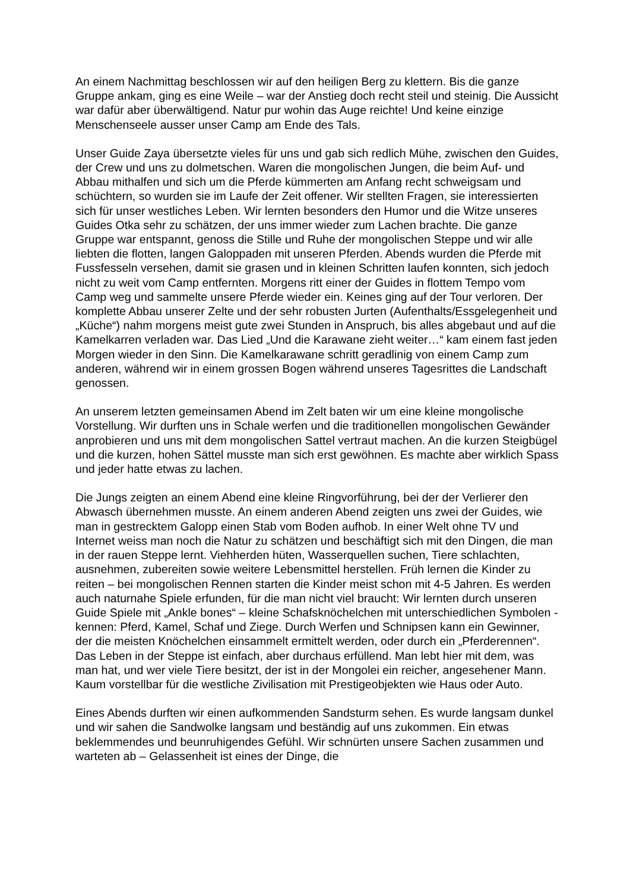An einem Nachmittag beschlossen wir auf den heiligen Berg zu klettern. Bis die ganze Gruppe ankam, ging es eine Weile – war der Anstieg doch recht steil und steinig. Die Aussicht war dafür aber überwältigend. Natur pur wohin das Auge reichte! Und keine einzige Menschenseele ausser unser Camp am Ende des Tals.
Unser Guide Zaya übersetzte vieles für uns und gab sich redlich Mühe, zwischen den Guides, der Crew und uns zu dolmetschen. Waren die mongolischen Jungen, die beim Auf- und Abbau mithalfen und sich um die Pferde kümmerten am Anfang recht schweigsam und schüchtern, so wurden sie im Laufe der Zeit offener. Wir stellten Fragen, sie interessierten sich für unser westliches Leben. Wir lernten besonders den Humor und die Witze unseres Guides Otka sehr zu schätzen, der uns immer wieder zum Lachen brachte. Die ganze Gruppe war entspannt, genoss die Stille und Ruhe der mongolischen Steppe und wir alle liebten die flotten, langen Galoppaden mit unseren Pferden. Abends wurden die Pferde mit Fussfesseln versehen, damit sie grasen und in kleinen Schritten laufen konnten, sich jedoch nicht zu weit vom Camp entfernten. Morgens ritt einer der Guides in flottem Tempo vom Camp weg und sammelte unsere Pferde wieder ein. Keines ging auf der Tour verloren. Der komplette Abbau unserer Zelte und der sehr robusten Jurten (Aufenthalts/Essgelegenheit und „Küche“) nahm morgens meist gute zwei Stunden in Anspruch, bis alles abgebaut und auf die Kamelkarren verladen war. Das Lied „Und die Karawane zieht weiter…“ kam einem fast jeden Morgen wieder in den Sinn. Die Kamelkarawane schritt geradlinig von einem Camp zum anderen, während wir in einem grossen Bogen während unseres Tagesrittes die Landschaft genossen.
An unserem letzten gemeinsamen Abend im Zelt baten wir um eine kleine mongolische Vorstellung. Wir durften uns in Schale werfen und die traditionellen mongolischen Gewänder anprobieren und uns mit dem mongolischen Sattel vertraut machen. An die kurzen Steigbügel und die kurzen, hohen Sättel musste man sich erst gewöhnen. Es machte aber wirklich Spass und jeder hatte etwas zu lachen.
Die Jungs zeigten an einem Abend eine kleine Ringvorführung, bei der der Verlierer den Abwasch übernehmen musste. An einem anderen Abend zeigten uns zwei der Guides, wie man in gestrecktem Galopp einen Stab vom Boden aufhob. In einer Welt ohne TV und Internet weiss man noch die Natur zu schätzen und beschäftigt sich mit den Dingen, die man in der rauen Steppe lernt. Viehherden hüten, Wasserquellen suchen, Tiere schlachten, ausnehmen, zubereiten sowie weitere Lebensmittel herstellen. Früh lernen die Kinder zu reiten – bei mongolischen Rennen starten die Kinder meist schon mit 4-5 Jahren. Es werden auch naturnahe Spiele erfunden, für die man nicht viel braucht: Wir lernten durch unseren Guide Spiele mit „Ankle bones“ – kleine Schafsknöchelchen mit unterschiedlichen Symbolen - kennen: Pferd, Kamel, Schaf und Ziege. Durch Werfen und Schnipsen kann ein Gewinner, der die meisten Knöchelchen einsammelt ermittelt werden, oder durch ein „Pferderennen“. Das Leben in der Steppe ist einfach, aber durchaus erfüllend. Man lebt hier mit dem, was man hat, und wer viele Tiere besitzt, der ist in der Mongolei ein reicher, angesehener Mann. Kaum vorstellbar für die westliche Zivilisation mit Prestigeobjekten wie Haus oder Auto.
Eines Abends durften wir einen aufkommenden Sandsturm sehen. Es wurde langsam dunkel und wir sahen die Sandwolke langsam und beständig auf uns zukommen. Ein etwas beklemmendes und beunruhigendes Gefühl. Wir schnürten unsere Sachen zusammen und warteten ab – Gelassenheit ist eines der Dinge, die